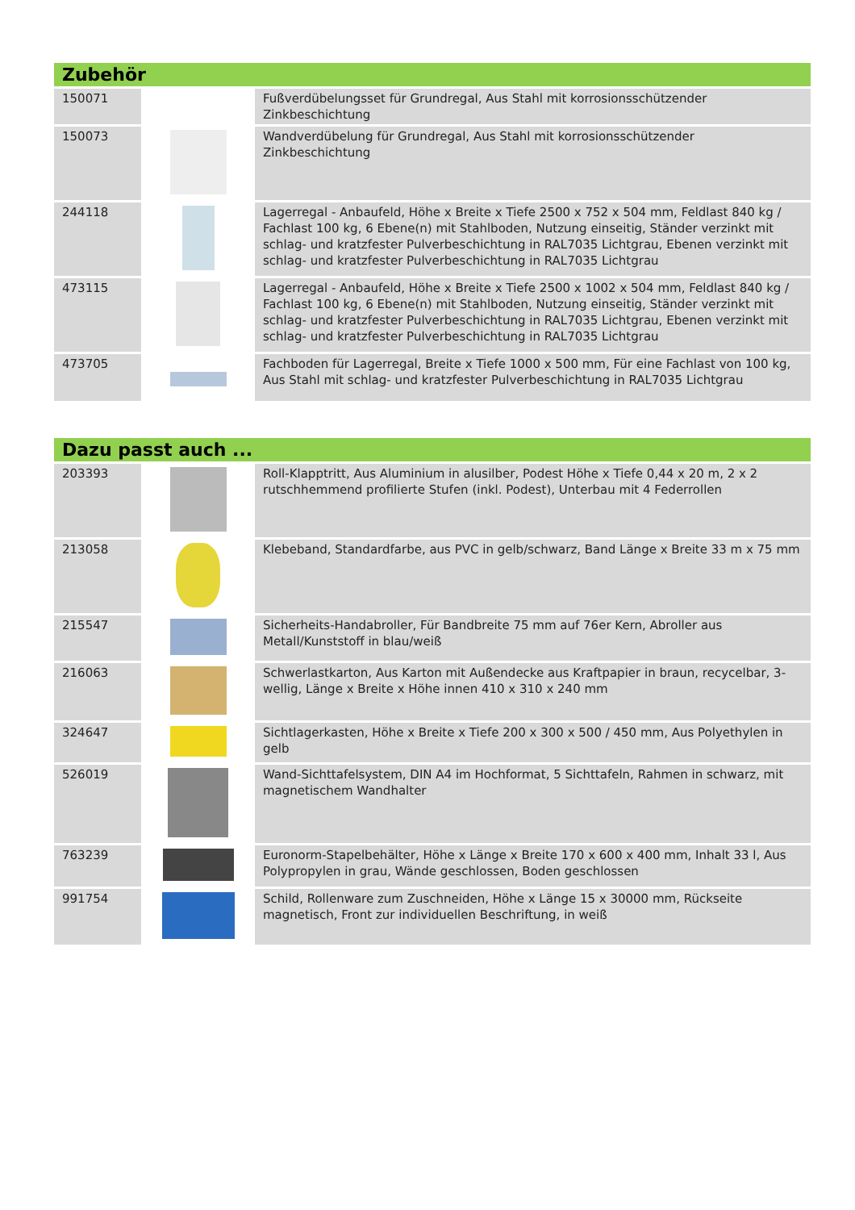| Zubehör | | |
| --- | --- | --- |
| 150071 | | Fußverdübelungsset für Grundregal, Aus Stahl mit korrosionsschützender Zinkbeschichtung |
| 150073 | | Wandverdübelung für Grundregal, Aus Stahl mit korrosionsschützender Zinkbeschichtung |
| 244118 | | Lagerregal - Anbaufeld, Höhe x Breite x Tiefe 2500 x 752 x 504 mm, Feldlast 840 kg / Fachlast 100 kg, 6 Ebene(n) mit Stahlboden, Nutzung einseitig, Ständer verzinkt mit schlag- und kratzfester Pulverbeschichtung in RAL7035 Lichtgrau, Ebenen verzinkt mit schlag- und kratzfester Pulverbeschichtung in RAL7035 Lichtgrau |
| 473115 | | Lagerregal - Anbaufeld, Höhe x Breite x Tiefe 2500 x 1002 x 504 mm, Feldlast 840 kg / Fachlast 100 kg, 6 Ebene(n) mit Stahlboden, Nutzung einseitig, Ständer verzinkt mit schlag- und kratzfester Pulverbeschichtung in RAL7035 Lichtgrau, Ebenen verzinkt mit schlag- und kratzfester Pulverbeschichtung in RAL7035 Lichtgrau |
| 473705 | | Fachboden für Lagerregal, Breite x Tiefe 1000 x 500 mm, Für eine Fachlast von 100 kg, Aus Stahl mit schlag- und kratzfester Pulverbeschichtung in RAL7035 Lichtgrau |
| Dazu passt auch ... | | |
| --- | --- | --- |
| 203393 | | Roll-Klapptritt, Aus Aluminium in alusilber, Podest Höhe x Tiefe 0,44 x 20 m, 2 x 2 rutschhemmend profilierte Stufen (inkl. Podest), Unterbau mit 4 Federrollen |
| 213058 | | Klebeband, Standardfarbe, aus PVC in gelb/schwarz, Band Länge x Breite 33 m x 75 mm |
| 215547 | | Sicherheits-Handabroller, Für Bandbreite 75 mm auf 76er Kern, Abroller aus Metall/Kunststoff in blau/weiß |
| 216063 | | Schwerlastkarton, Aus Karton mit Außendecke aus Kraftpapier in braun, recycelbar, 3-wellig, Länge x Breite x Höhe innen 410 x 310 x 240 mm |
| 324647 | | Sichtlagerkasten, Höhe x Breite x Tiefe 200 x 300 x 500 / 450 mm, Aus Polyethylen in gelb |
| 526019 | | Wand-Sichttafelsystem, DIN A4 im Hochformat, 5 Sichttafeln, Rahmen in schwarz, mit magnetischem Wandhalter |
| 763239 | | Euronorm-Stapelbehälter, Höhe x Länge x Breite 170 x 600 x 400 mm, Inhalt 33 l, Aus Polypropylen in grau, Wände geschlossen, Boden geschlossen |
| 991754 | | Schild, Rollenware zum Zuschneiden, Höhe x Länge 15 x 30000 mm, Rückseite magnetisch, Front zur individuellen Beschriftung, in weiß |